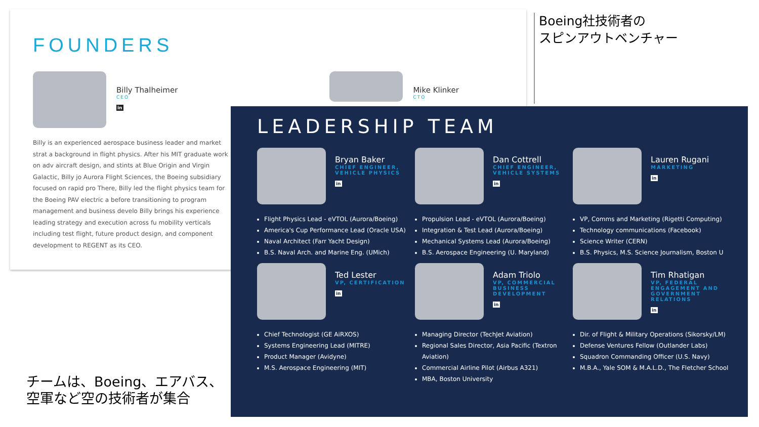FOUNDERS
Billy Thalheimer
CEO
in
Mike Klinker
CTO
Billy is an experienced aerospace business leader and market strat a background in flight physics. After his MIT graduate work on adv aircraft design, and stints at Blue Origin and Virgin Galactic, Billy jo Aurora Flight Sciences, the Boeing subsidiary focused on rapid pro There, Billy led the flight physics team for the Boeing PAV electric a before transitioning to program management and business develo Billy brings his experience leading strategy and execution across fu mobility verticals including test flight, future product design, and component development to REGENT as its CEO.
Boeing社技術者の
スピンアウトベンチャー
チームは、Boeing、エアバス、
空軍など空の技術者が集合
LEADERSHIP TEAM
Bryan Baker
CHIEF ENGINEER, VEHICLE PHYSICS
in
Flight Physics Lead - eVTOL (Aurora/Boeing)
America's Cup Performance Lead (Oracle USA)
Naval Architect (Farr Yacht Design)
B.S. Naval Arch. and Marine Eng. (UMich)
Dan Cottrell
CHIEF ENGINEER, VEHICLE SYSTEMS
in
Propulsion Lead - eVTOL (Aurora/Boeing)
Integration & Test Lead (Aurora/Boeing)
Mechanical Systems Lead (Aurora/Boeing)
B.S. Aerospace Engineering (U. Maryland)
Lauren Rugani
MARKETING
in
VP, Comms and Marketing (Rigetti Computing)
Technology communications (Facebook)
Science Writer (CERN)
B.S. Physics, M.S. Science Journalism, Boston U
Ted Lester
VP, CERTIFICATION
in
Chief Technologist (GE AiRXOS)
Systems Engineering Lead (MITRE)
Product Manager (Avidyne)
M.S. Aerospace Engineering (MIT)
Adam Triolo
VP, COMMERCIAL BUSINESS DEVELOPMENT
in
Managing Director (TechJet Aviation)
Regional Sales Director, Asia Pacific (Textron Aviation)
Commercial Airline Pilot (Airbus A321)
MBA, Boston University
Tim Rhatigan
VP, FEDERAL ENGAGEMENT AND GOVERNMENT RELATIONS
in
Dir. of Flight & Military Operations (Sikorsky/LM)
Defense Ventures Fellow (Outlander Labs)
Squadron Commanding Officer (U.S. Navy)
M.B.A., Yale SOM & M.A.L.D., The Fletcher School